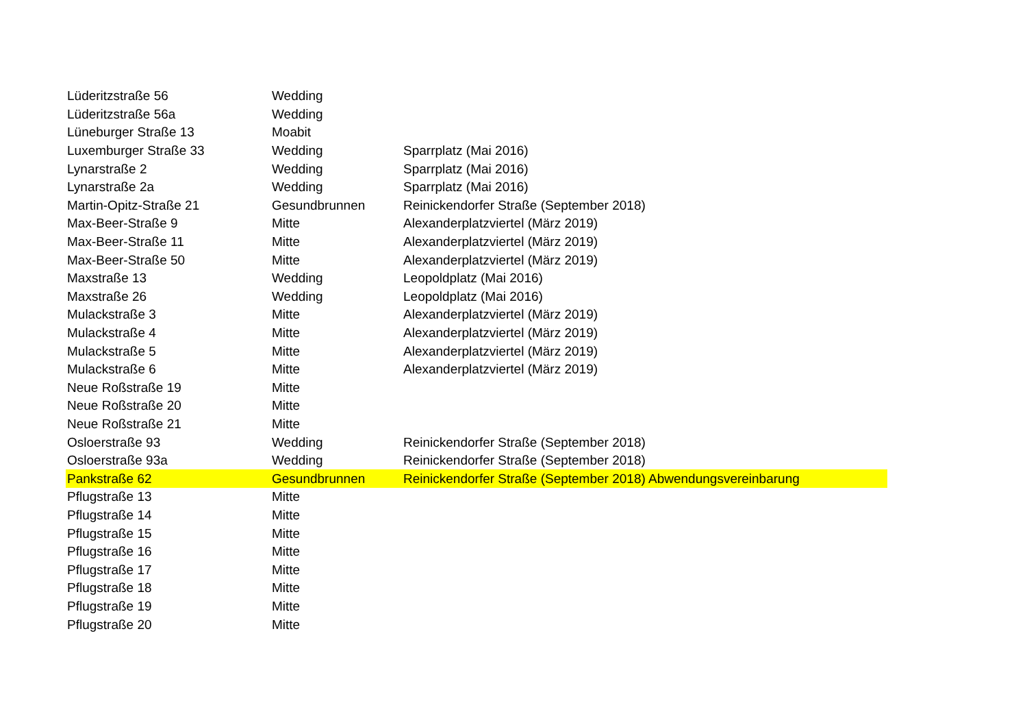| Lüderitzstraße 56 | Wedding | | |
| Lüderitzstraße 56a | Wedding | | |
| Lüneburger Straße 13 | Moabit | | |
| Luxemburger Straße 33 | Wedding | Sparrplatz (Mai 2016) | |
| Lynarstraße 2 | Wedding | Sparrplatz (Mai 2016) | |
| Lynarstraße 2a | Wedding | Sparrplatz (Mai 2016) | |
| Martin-Opitz-Straße 21 | Gesundbrunnen | Reinickendorfer Straße (September 2018) | |
| Max-Beer-Straße 9 | Mitte | Alexanderplatzviertel (März 2019) | |
| Max-Beer-Straße 11 | Mitte | Alexanderplatzviertel (März 2019) | |
| Max-Beer-Straße 50 | Mitte | Alexanderplatzviertel (März 2019) | |
| Maxstraße 13 | Wedding | Leopoldplatz (Mai 2016) | |
| Maxstraße 26 | Wedding | Leopoldplatz (Mai 2016) | |
| Mulackstraße 3 | Mitte | Alexanderplatzviertel (März 2019) | |
| Mulackstraße 4 | Mitte | Alexanderplatzviertel (März 2019) | |
| Mulackstraße 5 | Mitte | Alexanderplatzviertel (März 2019) | |
| Mulackstraße 6 | Mitte | Alexanderplatzviertel (März 2019) | |
| Neue Roßstraße 19 | Mitte | | |
| Neue Roßstraße 20 | Mitte | | |
| Neue Roßstraße 21 | Mitte | | |
| Osloerstraße 93 | Wedding | Reinickendorfer Straße (September 2018) | |
| Osloerstraße 93a | Wedding | Reinickendorfer Straße (September 2018) | |
| Pankstraße 62 | Gesundbrunnen | Reinickendorfer Straße (September 2018) Abwendungsvereinbarung | |
| Pflugstraße 13 | Mitte | | |
| Pflugstraße 14 | Mitte | | |
| Pflugstraße 15 | Mitte | | |
| Pflugstraße 16 | Mitte | | |
| Pflugstraße 17 | Mitte | | |
| Pflugstraße 18 | Mitte | | |
| Pflugstraße 19 | Mitte | | |
| Pflugstraße 20 | Mitte | | |